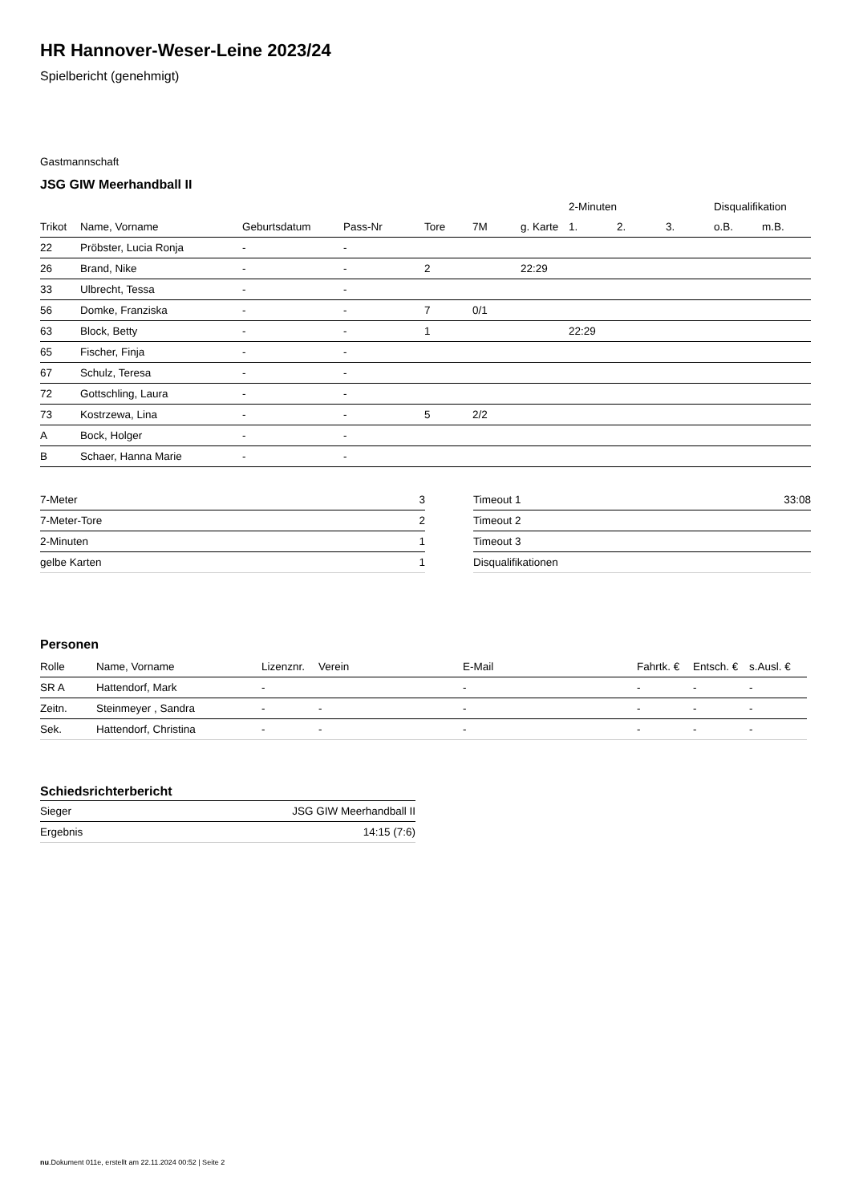HR Hannover-Weser-Leine 2023/24
Spielbericht (genehmigt)
Gastmannschaft
JSG GIW Meerhandball II
| | | | | | | | 2-Minuten | | | Disqualifikation | |
| --- | --- | --- | --- | --- | --- | --- | --- | --- | --- | --- | --- |
| Trikot | Name, Vorname | Geburtsdatum | Pass-Nr | Tore | 7M | g. Karte | 1. | 2. | 3. | o.B. | m.B. |
| 22 | Pröbster, Lucia Ronja | - | - | | | | | | | | |
| 26 | Brand, Nike | - | - | 2 | | 22:29 | | | | | |
| 33 | Ulbrecht, Tessa | - | - | | | | | | | | |
| 56 | Domke, Franziska | - | - | 7 | 0/1 | | | | | | |
| 63 | Block, Betty | - | - | 1 | | | 22:29 | | | | |
| 65 | Fischer, Finja | - | - | | | | | | | | |
| 67 | Schulz, Teresa | - | - | | | | | | | | |
| 72 | Gottschling, Laura | - | - | | | | | | | | |
| 73 | Kostrzewa, Lina | - | - | 5 | 2/2 | | | | | | |
| A | Bock, Holger | - | - | | | | | | | | |
| B | Schaer, Hanna Marie | - | - | | | | | | | | |
| 7-Meter | 3 |
| 7-Meter-Tore | 2 |
| 2-Minuten | 1 |
| gelbe Karten | 1 |
| Timeout 1 | 33:08 |
| Timeout 2 | |
| Timeout 3 | |
| Disqualifikationen | |
Personen
| Rolle | Name, Vorname | Lizenznr. | Verein | E-Mail | Fahrtk. € | Entsch. € | s.Ausl. € |
| --- | --- | --- | --- | --- | --- | --- | --- |
| SR A | Hattendorf, Mark | - | | - | - | - | - |
| Zeitn. | Steinmeyer , Sandra | - | - | - | - | - | - |
| Sek. | Hattendorf, Christina | - | - | - | - | - | - |
Schiedsrichterbericht
| Sieger | JSG GIW Meerhandball II |
| Ergebnis | 14:15 (7:6) |
nu.Dokument 011e, erstellt am 22.11.2024 00:52 | Seite 2